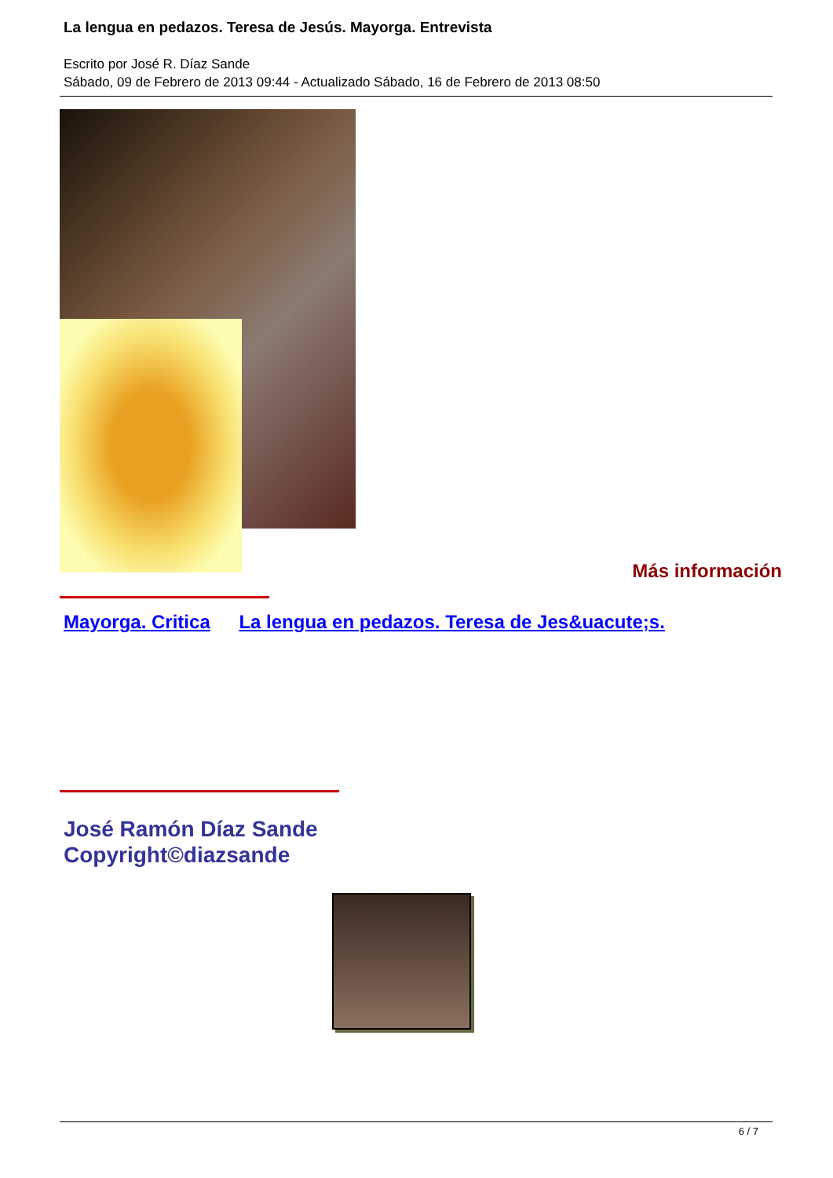La lengua en pedazos. Teresa de Jesús. Mayorga. Entrevista
Escrito por José R. Díaz Sande
Sábado, 09 de Febrero de 2013 09:44 - Actualizado Sábado, 16 de Febrero de 2013 08:50
Más información
Mayorga. Critica La lengua en pedazos. Teresa de Jes&uacute;s.
José Ramón Díaz Sande
Copyright©diazsande
6 / 7